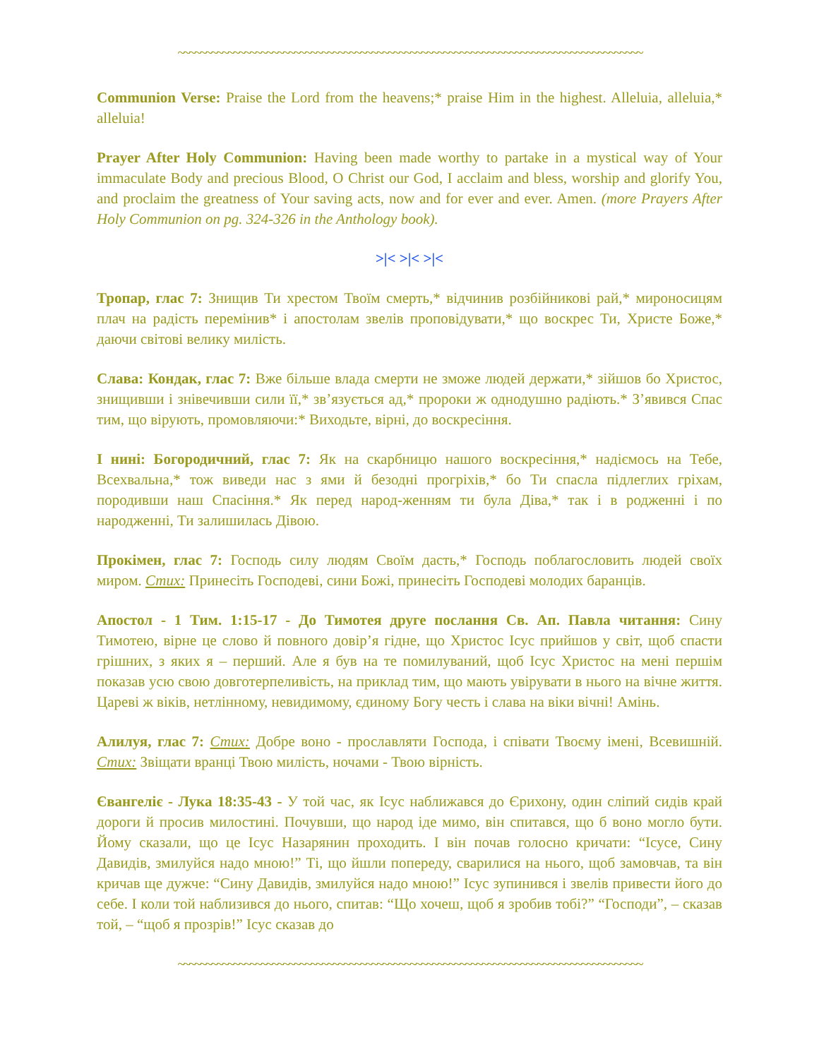~~~~~~~~~~~~~~~~~~~~~~~~~~~~~~~~~~~~~~~~~~~~~~~~~~~~~~~~~~~~~~~~~~~~~~~~~~~~~~~~~~~~
Communion Verse: Praise the Lord from the heavens;* praise Him in the highest. Alleluia, alleluia,* alleluia!
Prayer After Holy Communion: Having been made worthy to partake in a mystical way of Your immaculate Body and precious Blood, O Christ our God, I acclaim and bless, worship and glorify You, and proclaim the greatness of Your saving acts, now and for ever and ever. Amen. (more Prayers After Holy Communion on pg. 324-326 in the Anthology book).
>|< >|< >|<
Тропар, глас 7: Знищив Ти хрестом Твоїм смерть,* відчинив розбійникові рай,* мироносицям плач на радість перемінив* і апостолам звелів проповідувати,* що воскрес Ти, Христе Боже,* даючи світові велику милість.
Слава: Кондак, глас 7: Вже більше влада смерти не зможе людей держати,* зійшов бо Христос, знищивши і знівечивши сили її,* зв’язується ад,* пророки ж однодушно радіють.* З’явився Спас тим, що вірують, промовляючи:* Виходьте, вірні, до воскресіння.
І нині: Богородичний, глас 7: Як на скарбницю нашого воскресіння,* надіємось на Тебе, Всехвальна,* тож виведи нас з ями й безодні прогріхів,* бо Ти спасла підлеглих гріхам, породивши наш Спасіння.* Як перед народ-женням ти була Діва,* так і в родженні і по народженні, Ти залишилась Дівою.
Прокімен, глас 7: Господь силу людям Своїм дасть,* Господь поблагословить людей своїх миром. Стих: Принесіть Господеві, сини Божі, принесіть Господеві молодих баранців.
Апостол - 1 Тим. 1:15-17 - До Тимотея друге послання Св. Ап. Павла читання: Сину Тимотею, вірне це слово й повного довір’я гідне, що Христос Ісус прийшов у світ, щоб спасти грішних, з яких я – перший. Але я був на те помилуваний, щоб Ісус Христос на мені першім показав усю свою довготерпеливість, на приклад тим, що мають увірувати в нього на вічне життя. Цареві ж віків, нетлінному, невидимому, єдиному Богу честь і слава на віки вічні! Амінь.
Алилуя, глас 7: Стих: Добре воно - прославляти Господа, і співати Твоєму імені, Всевишній. Стих: Звіщати вранці Твою милість, ночами - Твою вірність.
Євангеліє - Лука 18:35-43 - У той час, як Ісус наближався до Єрихону, один сліпий сидів край дороги й просив милостині. Почувши, що народ іде мимо, він спитався, що б воно могло бути. Йому сказали, що це Ісус Назарянин проходить. І він почав голосно кричати: “Ісусе, Сину Давидів, змилуйся надо мною!” Ті, що йшли попереду, сварилися на нього, щоб замовчав, та він кричав ще дужче: “Сину Давидів, змилуйся надо мною!” Ісус зупинився і звелів привести його до себе. І коли той наблизився до нього, спитав: “Що хочеш, щоб я зробив тобі?” “Господи”, – сказав той, – “щоб я прозрів!” Ісус сказав до
~~~~~~~~~~~~~~~~~~~~~~~~~~~~~~~~~~~~~~~~~~~~~~~~~~~~~~~~~~~~~~~~~~~~~~~~~~~~~~~~~~~~